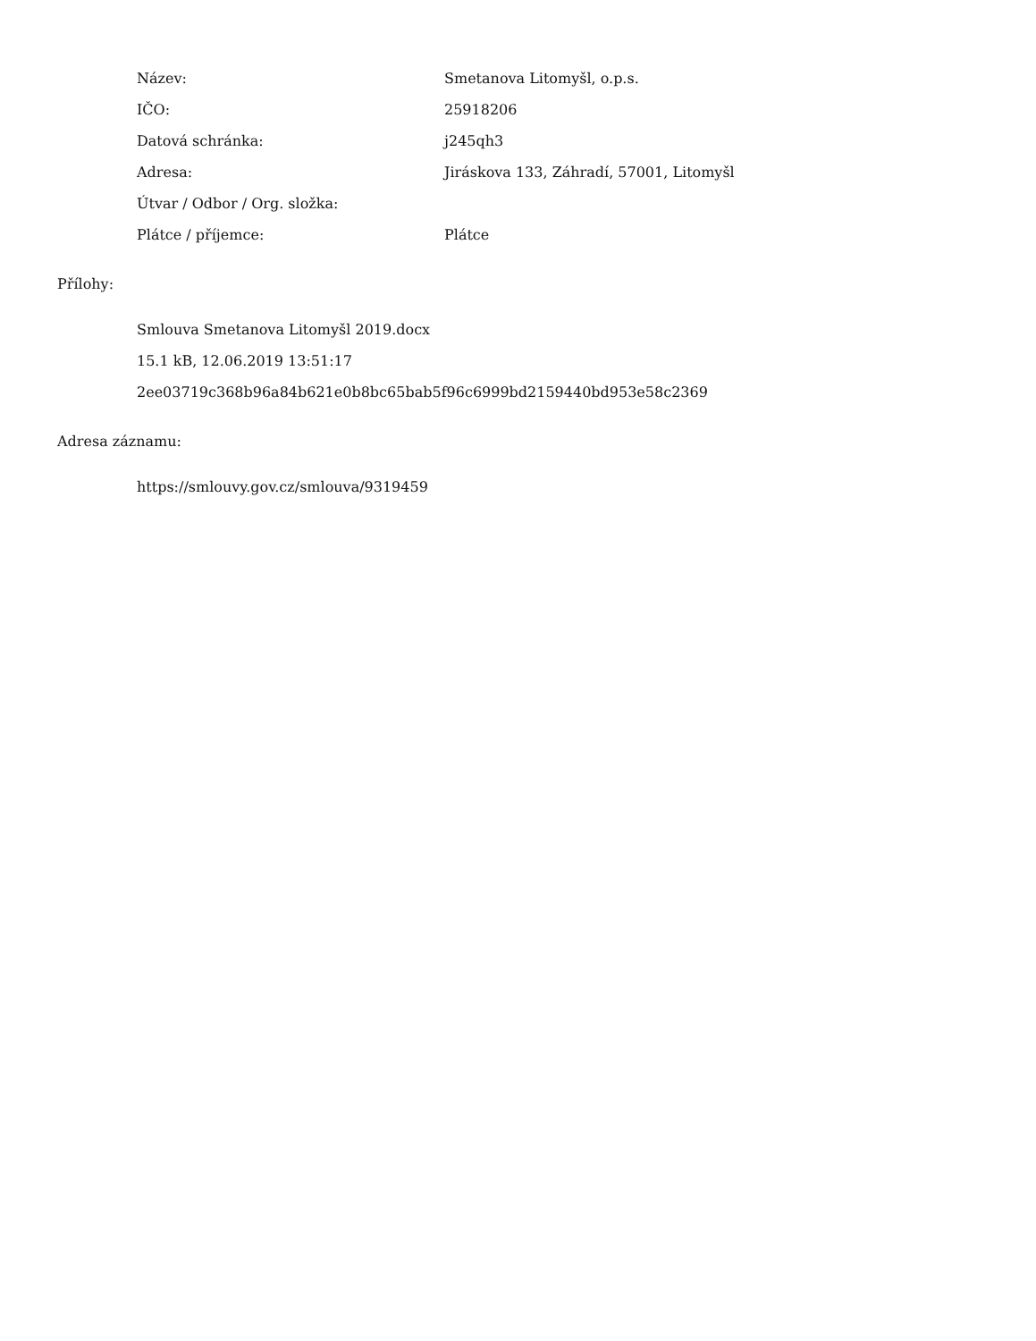| Název: | Smetanova Litomyšl, o.p.s. |
| IČO: | 25918206 |
| Datová schránka: | j245qh3 |
| Adresa: | Jiráskova 133, Záhradí, 57001, Litomyšl |
| Útvar / Odbor / Org. složka: | |
| Plátce / příjemce: | Plátce |
Přílohy:
Smlouva Smetanova Litomyšl 2019.docx
15.1 kB, 12.06.2019 13:51:17
2ee03719c368b96a84b621e0b8bc65bab5f96c6999bd2159440bd953e58c2369
Adresa záznamu:
https://smlouvy.gov.cz/smlouva/9319459